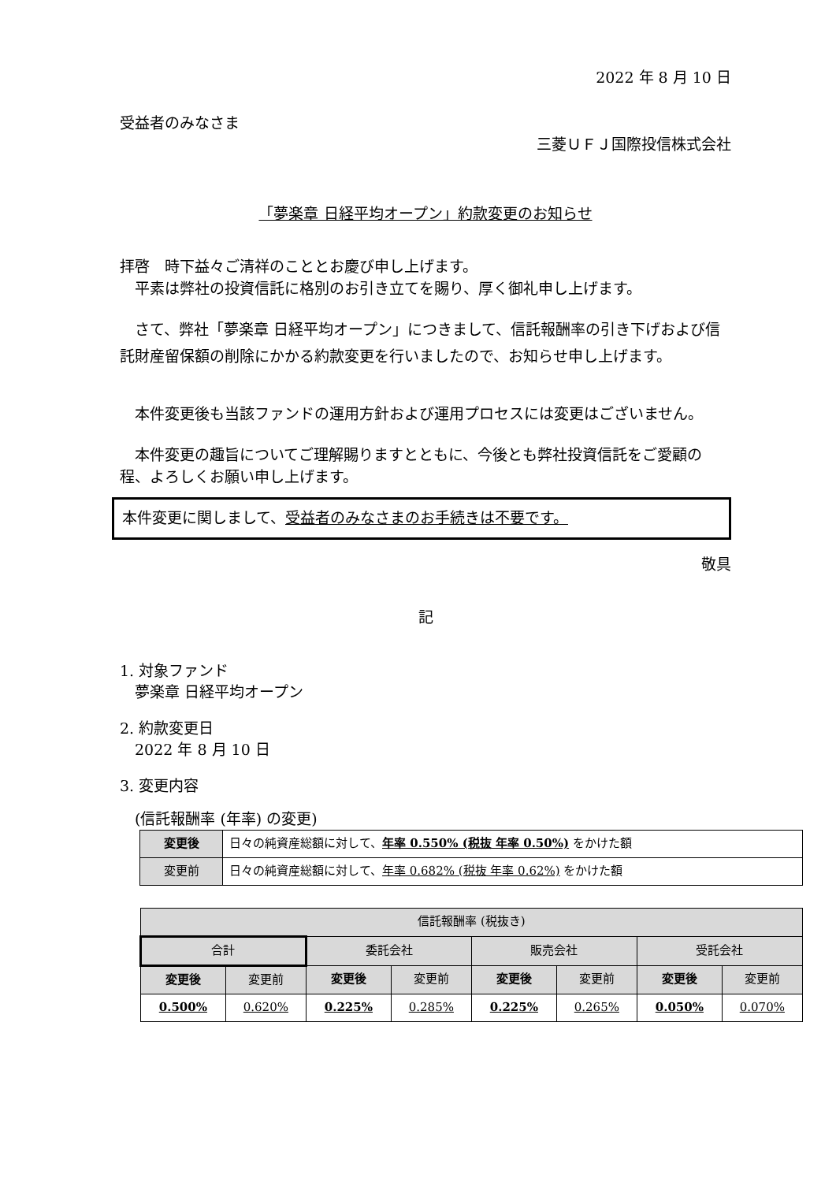2022 年 8 月 10 日
受益者のみなさま
三菱ＵＦＪ国際投信株式会社
「夢楽章 日経平均オープン」約款変更のお知らせ
拝啓　時下益々ご清祥のこととお慶び申し上げます。
　平素は弊社の投資信託に格別のお引き立てを賜り、厚く御礼申し上げます。
　さて、弊社「夢楽章 日経平均オープン」につきまして、信託報酬率の引き下げおよび信託財産留保額の削除にかかる約款変更を行いましたので、お知らせ申し上げます。
　本件変更後も当該ファンドの運用方針および運用プロセスには変更はございません。
　本件変更の趣旨についてご理解賜りますとともに、今後とも弊社投資信託をご愛顧の程、よろしくお願い申し上げます。
本件変更に関しまして、受益者のみなさまのお手続きは不要です。
敬具
記
1. 対象ファンド
　夢楽章 日経平均オープン
2. 約款変更日
　2022 年 8 月 10 日
3. 変更内容
　(信託報酬率 (年率) の変更)
| 変更後 | 日々の純資産総額に対して、 年率 0.550% (税抜 年率 0.50%) をかけた額 |
| 変更前 | 日々の純資産総額に対して、 年率 0.682% (税抜 年率 0.62%) をかけた額 |
| 信託報酬率 (税抜き) | | | | | | | |
| --- | --- | --- | --- | --- | --- | --- | --- |
| 合計 | | 委託会社 | | 販売会社 | | 受託会社 | |
| 変更後 | 変更前 | 変更後 | 変更前 | 変更後 | 変更前 | 変更後 | 変更前 |
| 0.500% | 0.620% | 0.225% | 0.285% | 0.225% | 0.265% | 0.050% | 0.070% |